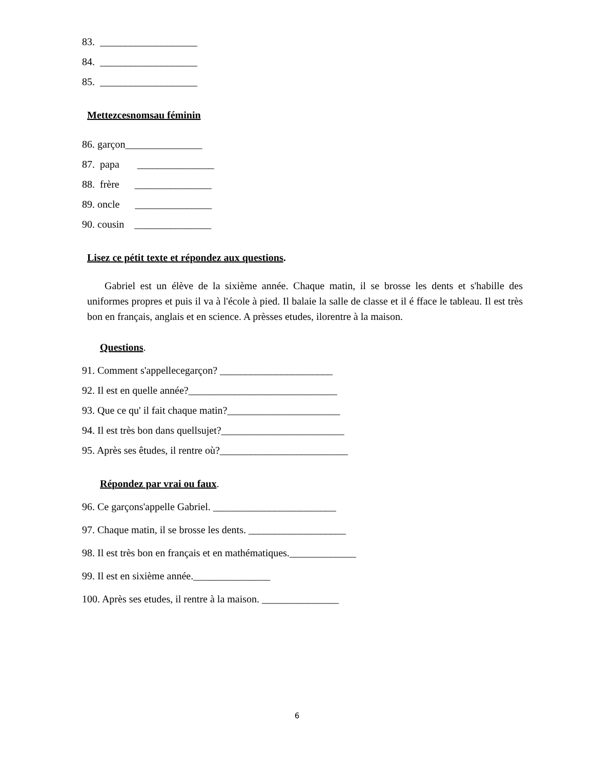83. ___________________
84. ___________________
85. ___________________
Mettezcesnomsau féminin
86. garçon_______________
87. papa _______________
88. frère _______________
89. oncle _______________
90. cousin _______________
Lisez ce pétit texte et répondez aux questions.
Gabriel est un élève de la sixième année. Chaque matin, il se brosse les dents et s'habille des uniformes propres et puis il va à l'école à pied. Il balaie la salle de classe et il é fface le tableau. Il est très bon en français, anglais et en science. A prèsses etudes, ilorentre à la maison.
Questions.
91. Comment s'appellecegarçon? ______________________
92. Il est en quelle année?_____________________________
93. Que ce qu' il fait chaque matin?______________________
94. Il est très bon dans quellsujet?________________________
95. Après ses êtudes, il rentre où?_________________________
Répondez par vrai ou faux.
96. Ce garçons'appelle Gabriel. ________________________
97. Chaque matin, il se brosse les dents. ___________________
98. Il est très bon en français et en mathématiques._____________
99. Il est en sixième année._______________
100. Après ses etudes, il rentre à la maison. _______________
6